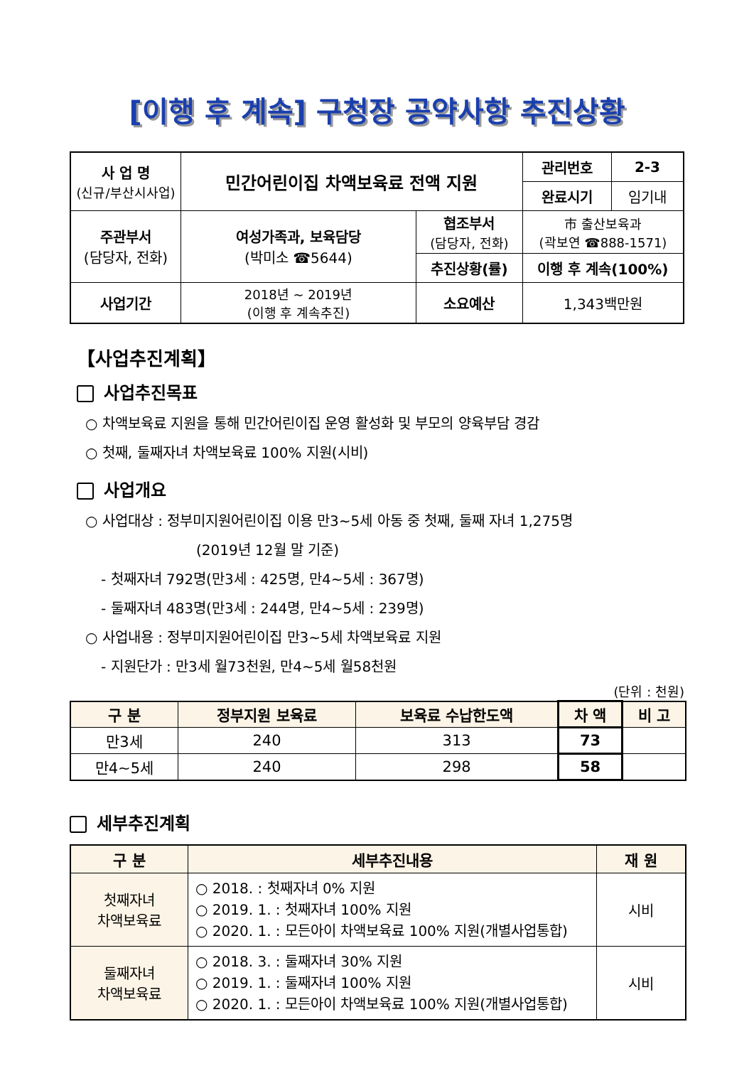[이행 후 계속] 구청장 공약사항 추진상황
| 사 업 명 (신규/부산시사업) | 민간어린이집 차액보육료 전액 지원 | | 관리번호 | 2-3 |
| | | | 완료시기 | 임기내 |
| 주관부서 (담당자, 전화) | 여성가족과, 보육담당 (박미소 ☎5644) | 협조부서 (담당자, 전화) | 市 출산보육과 (곽보연 ☎888-1571) | |
| | | 추진상황(률) | 이행 후 계속(100%) | |
| 사업기간 | 2018년 ~ 2019년 (이행 후 계속추진) | 소요예산 | 1,343백만원 | |
【사업추진계획】
사업추진목표
○ 차액보육료 지원을 통해 민간어린이집 운영 활성화 및 부모의 양육부담 경감
○ 첫째, 둘째자녀 차액보육료 100% 지원(시비)
사업개요
○ 사업대상 : 정부미지원어린이집 이용 만3~5세 아동 중 첫째, 둘째 자녀 1,275명
(2019년 12월 말 기준)
- 첫째자녀 792명(만3세 : 425명, 만4~5세 : 367명)
- 둘째자녀 483명(만3세 : 244명, 만4~5세 : 239명)
○ 사업내용 : 정부미지원어린이집 만3~5세 차액보육료 지원
- 지원단가 : 만3세 월73천원, 만4~5세 월58천원
(단위 : 천원)
| 구 분 | 정부지원 보육료 | 보육료 수납한도액 | 차 액 | 비 고 |
| --- | --- | --- | --- | --- |
| 만3세 | 240 | 313 | 73 | |
| 만4~5세 | 240 | 298 | 58 | |
세부추진계획
| 구 분 | 세부추진내용 | 재 원 |
| --- | --- | --- |
| 첫째자녀 차액보육료 | ○ 2018. : 첫째자녀 0% 지원 ○ 2019. 1. : 첫째자녀 100% 지원 ○ 2020. 1. : 모든아이 차액보육료 100% 지원(개별사업통합) | 시비 |
| 둘째자녀 차액보육료 | ○ 2018. 3. : 둘째자녀 30% 지원 ○ 2019. 1. : 둘째자녀 100% 지원 ○ 2020. 1. : 모든아이 차액보육료 100% 지원(개별사업통합) | 시비 |